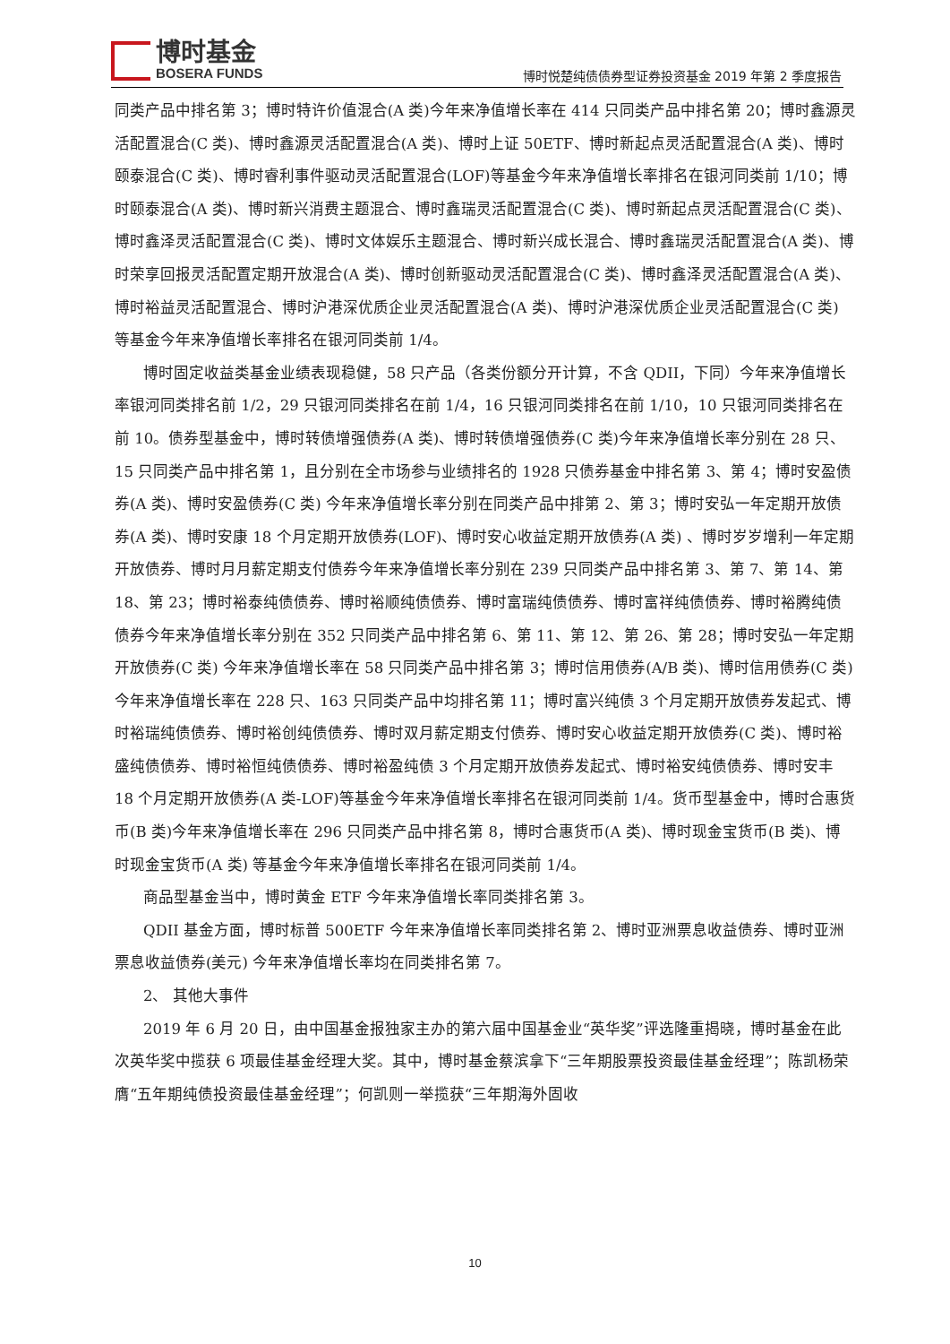博时基金
BOSERA FUNDS
博时悦楚纯债债券型证券投资基金 2019 年第 2 季度报告
同类产品中排名第 3；博时特许价值混合(A 类)今年来净值增长率在 414 只同类产品中排名第 20；博时鑫源灵活配置混合(C 类)、博时鑫源灵活配置混合(A 类)、博时上证 50ETF、博时新起点灵活配置混合(A 类)、博时颐泰混合(C 类)、博时睿利事件驱动灵活配置混合(LOF)等基金今年来净值增长率排名在银河同类前 1/10；博时颐泰混合(A 类)、博时新兴消费主题混合、博时鑫瑞灵活配置混合(C 类)、博时新起点灵活配置混合(C 类)、博时鑫泽灵活配置混合(C 类)、博时文体娱乐主题混合、博时新兴成长混合、博时鑫瑞灵活配置混合(A 类)、博时荣享回报灵活配置定期开放混合(A 类)、博时创新驱动灵活配置混合(C 类)、博时鑫泽灵活配置混合(A 类)、博时裕益灵活配置混合、博时沪港深优质企业灵活配置混合(A 类)、博时沪港深优质企业灵活配置混合(C 类) 等基金今年来净值增长率排名在银河同类前 1/4。
博时固定收益类基金业绩表现稳健，58 只产品（各类份额分开计算，不含 QDII，下同）今年来净值增长率银河同类排名前 1/2，29 只银河同类排名在前 1/4，16 只银河同类排名在前 1/10，10 只银河同类排名在前 10。债券型基金中，博时转债增强债券(A 类)、博时转债增强债券(C 类)今年来净值增长率分别在 28 只、15 只同类产品中排名第 1，且分别在全市场参与业绩排名的 1928 只债券基金中排名第 3、第 4；博时安盈债券(A 类)、博时安盈债券(C 类) 今年来净值增长率分别在同类产品中排第 2、第 3；博时安弘一年定期开放债券(A 类)、博时安康 18 个月定期开放债券(LOF)、博时安心收益定期开放债券(A 类) 、博时岁岁增利一年定期开放债券、博时月月薪定期支付债券今年来净值增长率分别在 239 只同类产品中排名第 3、第 7、第 14、第 18、第 23；博时裕泰纯债债券、博时裕顺纯债债券、博时富瑞纯债债券、博时富祥纯债债券、博时裕腾纯债债券今年来净值增长率分别在 352 只同类产品中排名第 6、第 11、第 12、第 26、第 28；博时安弘一年定期开放债券(C 类) 今年来净值增长率在 58 只同类产品中排名第 3；博时信用债券(A/B 类)、博时信用债券(C 类) 今年来净值增长率在 228 只、163 只同类产品中均排名第 11；博时富兴纯债 3 个月定期开放债券发起式、博时裕瑞纯债债券、博时裕创纯债债券、博时双月薪定期支付债券、博时安心收益定期开放债券(C 类)、博时裕盛纯债债券、博时裕恒纯债债券、博时裕盈纯债 3 个月定期开放债券发起式、博时裕安纯债债券、博时安丰 18 个月定期开放债券(A 类-LOF)等基金今年来净值增长率排名在银河同类前 1/4。货币型基金中，博时合惠货币(B 类)今年来净值增长率在 296 只同类产品中排名第 8，博时合惠货币(A 类)、博时现金宝货币(B 类)、博时现金宝货币(A 类) 等基金今年来净值增长率排名在银河同类前 1/4。
商品型基金当中，博时黄金 ETF 今年来净值增长率同类排名第 3。
QDII 基金方面，博时标普 500ETF 今年来净值增长率同类排名第 2、博时亚洲票息收益债券、博时亚洲票息收益债券(美元) 今年来净值增长率均在同类排名第 7。
2、 其他大事件
2019 年 6 月 20 日，由中国基金报独家主办的第六届中国基金业“英华奖”评选隆重揭晓，博时基金在此次英华奖中揽获 6 项最佳基金经理大奖。其中，博时基金蔡滨拿下“三年期股票投资最佳基金经理”；陈凯杨荣膺“五年期纯债投资最佳基金经理”；何凯则一举揽获“三年期海外固收
10